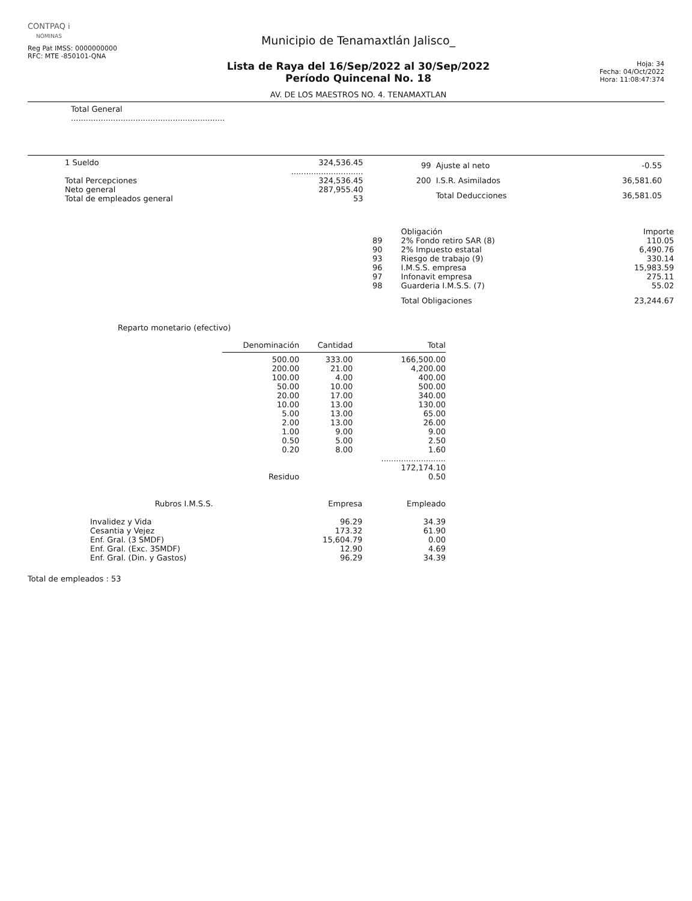CONTPAQ i
NÓMINAS
Reg Pat IMSS: 0000000000
RFC: MTE -850101-QNA
Municipio de Tenamaxtlán Jalisco_
Lista de Raya del 16/Sep/2022 al 30/Sep/2022
Período Quincenal No. 18
AV. DE LOS MAESTROS NO. 4. TENAMAXTLAN
Hoja: 34
Fecha: 04/Oct/2022
Hora: 11:08:47:374
Total General
..............................................................
| 1 Sueldo | 324,536.45 |
| | ............................. |
| Total Percepciones | 324,536.45 |
| Neto general | 287,955.40 |
| Total de empleados general | 53 |
| 99 | Ajuste al neto | -0.55 |
| 200 | I.S.R. Asimilados | 36,581.60 |
| | Total Deducciones | 36,581.05 |
| | Obligación | Importe |
| --- | --- | --- |
| 89 | 2% Fondo retiro SAR (8) | 110.05 |
| 90 | 2% Impuesto estatal | 6,490.76 |
| 93 | Riesgo de trabajo (9) | 330.14 |
| 96 | I.M.S.S. empresa | 15,983.59 |
| 97 | Infonavit empresa | 275.11 |
| 98 | Guarderia I.M.S.S. (7) | 55.02 |
| | Total Obligaciones | 23,244.67 |
Reparto monetario (efectivo)
| Denominación | Cantidad | Total |
| --- | --- | --- |
| 500.00 | 333.00 | 166,500.00 |
| 200.00 | 21.00 | 4,200.00 |
| 100.00 | 4.00 | 400.00 |
| 50.00 | 10.00 | 500.00 |
| 20.00 | 17.00 | 340.00 |
| 10.00 | 13.00 | 130.00 |
| 5.00 | 13.00 | 65.00 |
| 2.00 | 13.00 | 26.00 |
| 1.00 | 9.00 | 9.00 |
| 0.50 | 5.00 | 2.50 |
| 0.20 | 8.00 | 1.60 |
| | | .......................... |
| | | 172,174.10 |
| Residuo | | 0.50 |
| Rubros I.M.S.S. | Empresa | Empleado |
| --- | --- | --- |
| Invalidez y Vida | 96.29 | 34.39 |
| Cesantia y Vejez | 173.32 | 61.90 |
| Enf. Gral. (3 SMDF) | 15,604.79 | 0.00 |
| Enf. Gral. (Exc. 3SMDF) | 12.90 | 4.69 |
| Enf. Gral. (Din. y Gastos) | 96.29 | 34.39 |
Total de empleados : 53